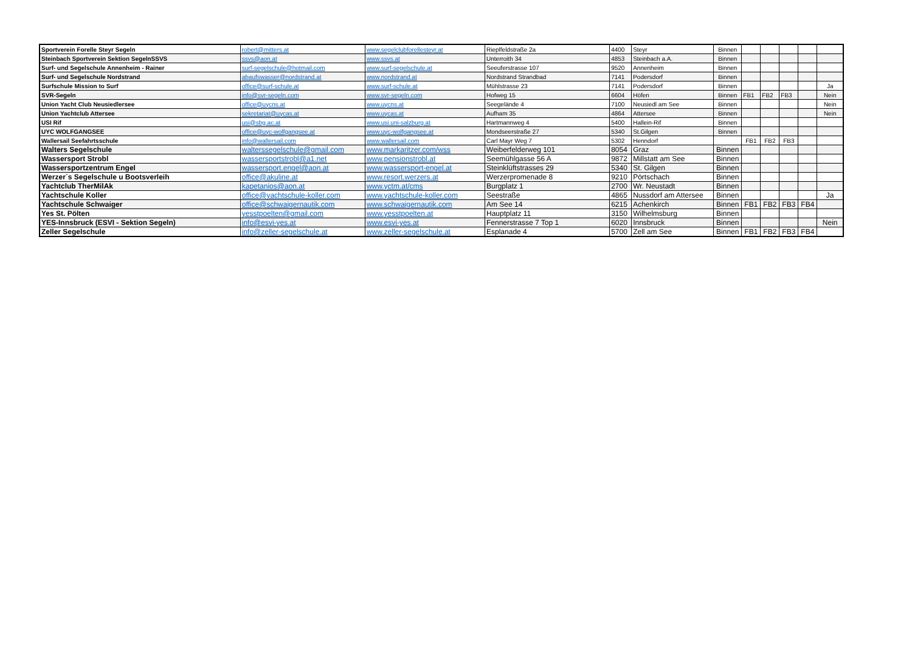| Sportverein Forelle Steyr Segeln | robert@mitters.at | www.segelclubforellesteyr.at | Rieplfeldstraße 2a | 4400 | Steyr | Binnen | | | | | |
| Steinbach Sportverein Sektion SegelnSSVS | ssvs@aon.at | www.ssvs.at | Unterroith 34 | 4853 | Steinbach a.A. | Binnen | | | | | |
| Surf- und Segelschule Annenheim - Rainer | surf-segelschule@hotmail.com | www.surf-segelschule.at | Seeuferstrasse 107 | 9520 | Annenheim | Binnen | | | | | |
| Surf- und Segelschule Nordstrand | abaufswasser@nordstrand.at | www.nordstrand.at | Nordstrand Strandbad | 7141 | Podersdorf | Binnen | | | | | |
| Surfschule Mission to Surf | office@surf-schule.at | www.surf-schule.at | Mühlstrasse 23 | 7141 | Podersdorf | Binnen | | | | | Ja |
| SVR-Segeln | info@svr-segeln.com | www.svr-segeln.com | Hofweg 15 | 6604 | Höfen | Binnen | FB1 | FB2 | FB3 | | Nein |
| Union Yacht Club Neusiedlersee | office@uycns.at | www.uycns.at | Seegelände 4 | 7100 | Neusiedl am See | Binnen | | | | | Nein |
| Union Yachtclub Attersee | sekretariat@uycas.at | www.uycas.at | Aufham 35 | 4864 | Attersee | Binnen | | | | | Nein |
| USI Rif | usi@sbg.ac.at | www.usi.uni-salzburg.at | Hartmannweg 4 | 5400 | Hallein-Rif | Binnen | | | | | |
| UYC WOLFGANGSEE | office@uyc-wolfgangsee.at | www.uyc-wolfgangsee.at | Mondseerstraße 27 | 5340 | St.Gilgen | Binnen | | | | | |
| Wallersail Seefahrtsschule | info@wallersail.com | www.wallersail.com | Carl Mayr Weg 7 | 5302 | Henndorf | | FB1 | FB2 | FB3 | | |
| Walters Segelschule | walterssegelschule@gmail.com | www.markaritzer.com/wss | Weiberfelderweg 101 | 8054 | Graz | Binnen | | | | | |
| Wassersport Strobl | wassersportstrobl@a1.net | www.pensionstrobl.at | Seemühlgasse 56 A | 9872 | Millstatt am See | Binnen | | | | | |
| Wassersportzentrum Engel | wassersport.engel@aon.at | www.wassersport-engel.at | Steinklüftstrasses 29 | 5340 | St. Gilgen | Binnen | | | | | |
| Werzer´s Segelschule u Bootsverleih | office@akuline.at | www.resort.werzers.at | Werzerpromenade 8 | 9210 | Pörtschach | Binnen | | | | | |
| Yachtclub TherMilAk | kapetanios@aon.at | www.yctm.at/cms | Burgplatz 1 | 2700 | Wr. Neustadt | Binnen | | | | | |
| Yachtschule Koller | office@yachtschule-koller.com | www.yachtschule-koller.com | Seestraße | 4865 | Nussdorf am Attersee | Binnen | | | | | Ja |
| Yachtschule Schwaiger | office@schwaigernautik.com | www.schwaigernautik.com | Am See 14 | 6215 | Achenkirch | Binnen | FB1 | FB2 | FB3 | FB4 | |
| Yes St. Pölten | yesstpoelten@gmail.com | www.yesstpoelten.at | Hauptplatz 11 | 3150 | Wilhelmsburg | Binnen | | | | | |
| YES-Innsbruck (ESVI - Sektion Segeln) | info@esvi-yes.at | www.esvi-yes.at | Fennerstrasse 7 Top 1 | 6020 | Innsbruck | Binnen | | | | | Nein |
| Zeller Segelschule | info@zeller-segelschule.at | www.zeller-segelschule.at | Esplanade 4 | 5700 | Zell am See | Binnen | FB1 | FB2 | FB3 | FB4 | |